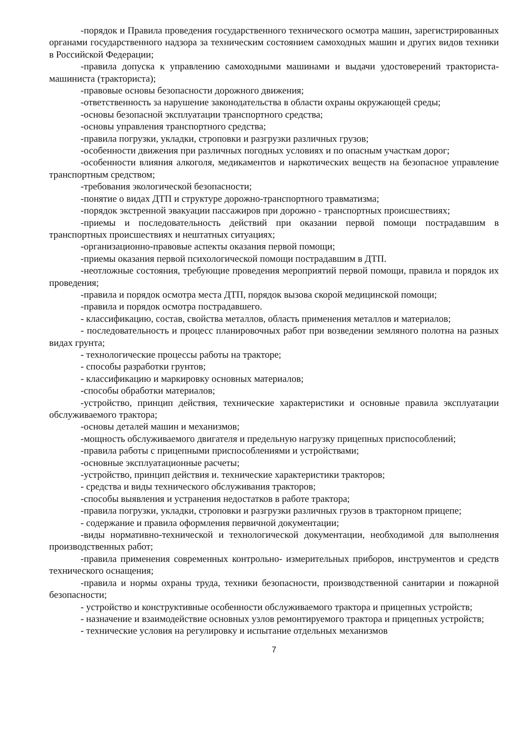-порядок и Правила проведения государственного технического осмотра машин, зарегистрированных органами государственного надзора за техническим состоянием самоходных машин и других видов техники в Российской Федерации;
-правила допуска к управлению самоходными машинами и выдачи удостоверений тракториста-машиниста (тракториста);
-правовые основы безопасности дорожного движения;
-ответственность за нарушение законодательства в области охраны окружающей среды;
-основы безопасной эксплуатации транспортного средства;
-основы управления транспортного средства;
-правила погрузки, укладки, строповки и разгрузки различных грузов;
-особенности движения при различных погодных условиях и по опасным участкам дорог;
-особенности влияния алкоголя, медикаментов и наркотических веществ на безопасное управление транспортным средством;
-требования экологической безопасности;
-понятие о видах ДТП и структуре дорожно-транспортного травматизма;
-порядок экстренной эвакуации пассажиров при дорожно - транспортных происшествиях;
-приемы и последовательность действий при оказании первой помощи пострадавшим в транспортных происшествиях и нештатных ситуациях;
-организационно-правовые аспекты оказания первой помощи;
-приемы оказания первой психологической помощи пострадавшим в ДТП.
-неотложные состояния, требующие проведения мероприятий первой помощи, правила и порядок их проведения;
-правила и порядок осмотра места ДТП, порядок вызова скорой медицинской помощи;
-правила и порядок осмотра пострадавшего.
- классификацию, состав, свойства металлов, область применения металлов и материалов;
- последовательность и процесс планировочных работ при возведении земляного полотна на разных видах грунта;
- технологические процессы работы на тракторе;
- способы разработки грунтов;
- классификацию и маркировку основных материалов;
-способы обработки материалов;
-устройство, принцип действия, технические характеристики и основные правила эксплуатации обслуживаемого трактора;
-основы деталей машин и механизмов;
-мощность обслуживаемого двигателя и предельную нагрузку прицепных приспособлений;
-правила работы с прицепными приспособлениями и устройствами;
-основные эксплуатационные расчеты;
-устройство, принцип действия и. технические характеристики тракторов;
- средства и виды технического обслуживания тракторов;
-способы выявления и устранения недостатков в работе трактора;
-правила погрузки, укладки, строповки и разгрузки различных грузов в тракторном прицепе;
- содержание и правила оформления первичной документации;
-виды нормативно-технической и технологической документации, необходимой для выполнения производственных работ;
-правила применения современных контрольно- измерительных приборов, инструментов и средств технического оснащения;
-правила и нормы охраны труда, техники безопасности, производственной санитарии и пожарной безопасности;
- устройство и конструктивные особенности обслуживаемого трактора и прицепных устройств;
- назначение и взаимодействие основных узлов ремонтируемого трактора и прицепных устройств;
- технические условия на регулировку и испытание отдельных механизмов
7